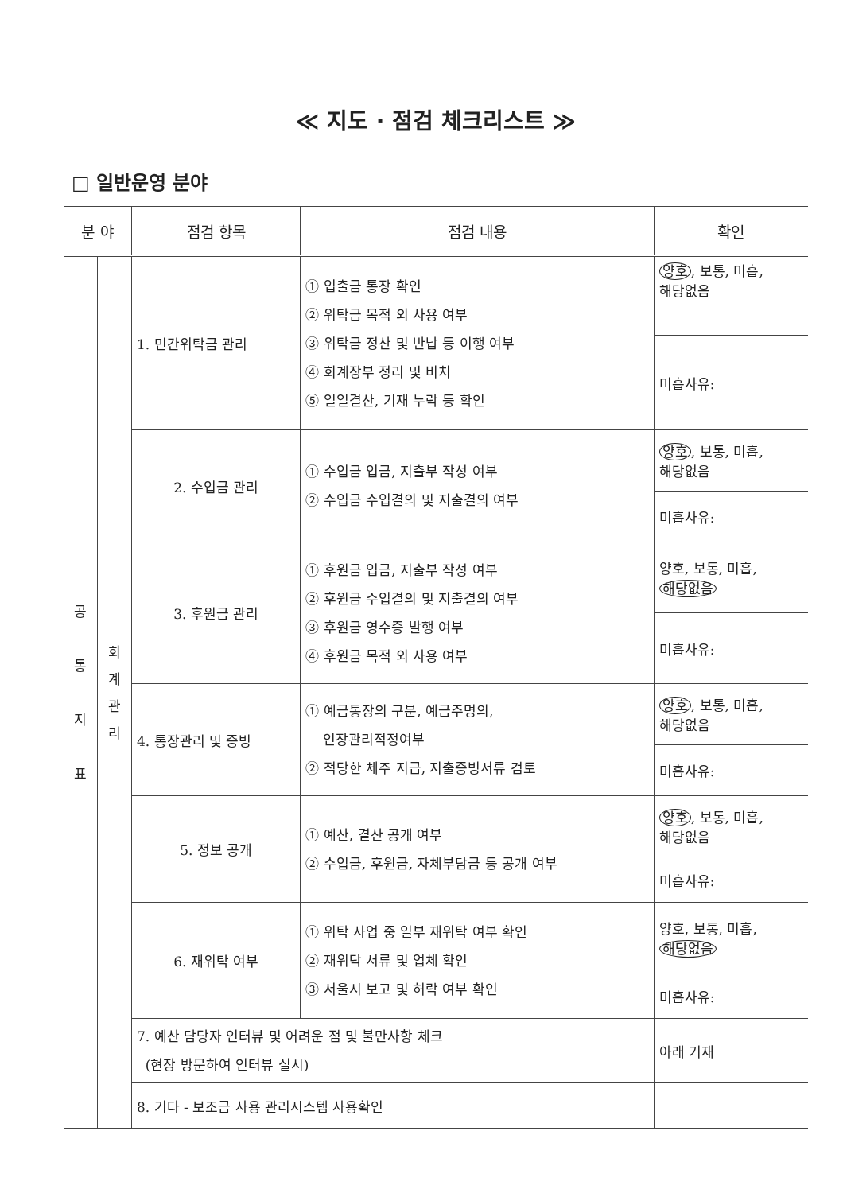≪ 지도 · 점검 체크리스트 ≫
□ 일반운영 분야
| 분 야 | | 점검 항목 | 점검 내용 | 확인 |
| --- | --- | --- | --- | --- |
| 공 통 지 표 | 회 계 관 리 | 1. 민간위탁금 관리 | ① 입출금 통장 확인 ② 위탁금 목적 외 사용 여부 ③ 위탁금 정산 및 반납 등 이행 여부 ④ 회계장부 정리 및 비치 ⑤ 일일결산, 기재 누락 등 확인 | 양호 , 보통, 미흡, 해당없음 |
| | | | | 미흡사유: |
| | | 2. 수입금 관리 | ① 수입금 입금, 지출부 작성 여부 ② 수입금 수입결의 및 지출결의 여부 | 양호 , 보통, 미흡, 해당없음 |
| | | | | 미흡사유: |
| | | 3. 후원금 관리 | ① 후원금 입금, 지출부 작성 여부 ② 후원금 수입결의 및 지출결의 여부 ③ 후원금 영수증 발행 여부 ④ 후원금 목적 외 사용 여부 | 양호, 보통, 미흡, 해당없음 |
| | | | | 미흡사유: |
| | | 4. 통장관리 및 증빙 | ① 예금통장의 구분, 예금주명의, 인장관리적정여부 ② 적당한 체주 지급, 지출증빙서류 검토 | 양호 , 보통, 미흡, 해당없음 |
| | | | | 미흡사유: |
| | | 5. 정보 공개 | ① 예산, 결산 공개 여부 ② 수입금, 후원금, 자체부담금 등 공개 여부 | 양호 , 보통, 미흡, 해당없음 |
| | | | | 미흡사유: |
| | | 6. 재위탁 여부 | ① 위탁 사업 중 일부 재위탁 여부 확인 ② 재위탁 서류 및 업체 확인 ③ 서울시 보고 및 허락 여부 확인 | 양호, 보통, 미흡, 해당없음 |
| | | | | 미흡사유: |
| | | 7. 예산 담당자 인터뷰 및 어려운 점 및 불만사항 체크 (현장 방문하여 인터뷰 실시) | | 아래 기재 |
| | | 8. 기타 - 보조금 사용 관리시스템 사용확인 | | |